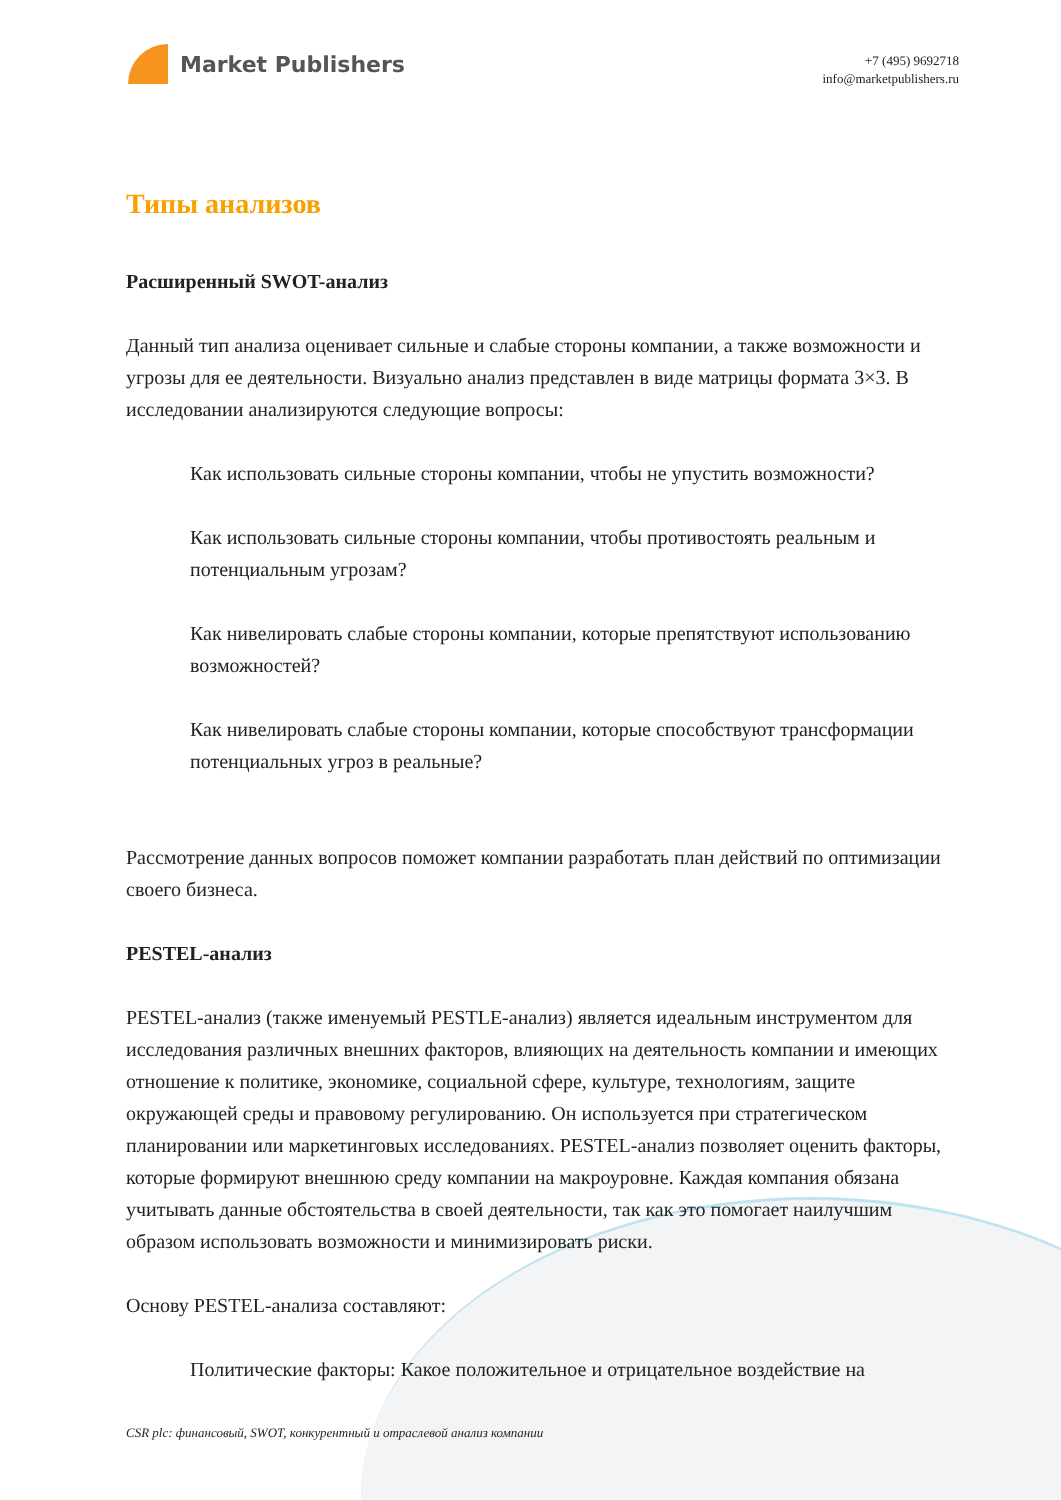Market Publishers
+7 (495) 9692718
info@marketpublishers.ru
Типы анализов
Расширенный SWOT-анализ
Данный тип анализа оценивает сильные и слабые стороны компании, а также возможности и угрозы для ее деятельности. Визуально анализ представлен в виде матрицы формата 3×3. В исследовании анализируются следующие вопросы:
Как использовать сильные стороны компании, чтобы не упустить возможности?
Как использовать сильные стороны компании, чтобы противостоять реальным и потенциальным угрозам?
Как нивелировать слабые стороны компании, которые препятствуют использованию возможностей?
Как нивелировать слабые стороны компании, которые способствуют трансформации потенциальных угроз в реальные?
Рассмотрение данных вопросов поможет компании разработать план действий по оптимизации своего бизнеса.
PESTEL-анализ
PESTEL-анализ (также именуемый PESTLE-анализ) является идеальным инструментом для исследования различных внешних факторов, влияющих на деятельность компании и имеющих отношение к политике, экономике, социальной сфере, культуре, технологиям, защите окружающей среды и правовому регулированию. Он используется при стратегическом планировании или маркетинговых исследованиях. PESTEL-анализ позволяет оценить факторы, которые формируют внешнюю среду компании на макроуровне. Каждая компания обязана учитывать данные обстоятельства в своей деятельности, так как это помогает наилучшим образом использовать возможности и минимизировать риски.
Основу PESTEL-анализа составляют:
Политические факторы: Какое положительное и отрицательное воздействие на
CSR plc: финансовый, SWOT, конкурентный и отраслевой анализ компании